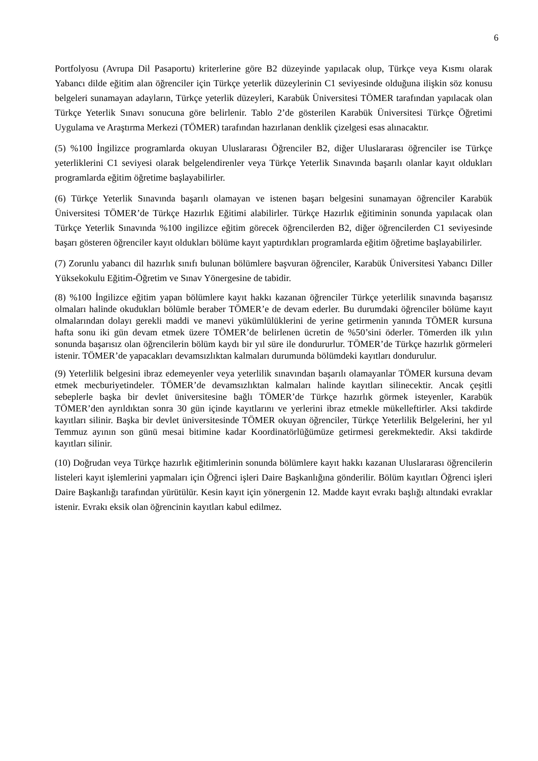6
Portfolyosu (Avrupa Dil Pasaportu) kriterlerine göre B2 düzeyinde yapılacak olup, Türkçe veya Kısmı olarak Yabancı dilde eğitim alan öğrenciler için Türkçe yeterlik düzeylerinin C1 seviyesinde olduğuna ilişkin söz konusu belgeleri sunamayan adayların, Türkçe yeterlik düzeyleri, Karabük Üniversitesi TÖMER tarafından yapılacak olan Türkçe Yeterlik Sınavı sonucuna göre belirlenir. Tablo 2’de gösterilen Karabük Üniversitesi Türkçe Öğretimi Uygulama ve Araştırma Merkezi (TÖMER) tarafından hazırlanan denklik çizelgesi esas alınacaktır.
(5) %100 İngilizce programlarda okuyan Uluslararası Öğrenciler B2, diğer Uluslararası öğrenciler ise Türkçe yeterliklerini C1 seviyesi olarak belgelendirenler veya Türkçe Yeterlik Sınavında başarılı olanlar kayıt oldukları programlarda eğitim öğretime başlayabilirler.
(6) Türkçe Yeterlik Sınavında başarılı olamayan ve istenen başarı belgesini sunamayan öğrenciler Karabük Üniversitesi TÖMER’de Türkçe Hazırlık Eğitimi alabilirler. Türkçe Hazırlık eğitiminin sonunda yapılacak olan Türkçe Yeterlik Sınavında %100 ingilizce eğitim görecek öğrencilerden B2, diğer öğrencilerden C1 seviyesinde başarı gösteren öğrenciler kayıt oldukları bölüme kayıt yaptırdıkları programlarda eğitim öğretime başlayabilirler.
(7) Zorunlu yabancı dil hazırlık sınıfı bulunan bölümlere başvuran öğrenciler, Karabük Üniversitesi Yabancı Diller Yüksekokulu Eğitim-Öğretim ve Sınav Yönergesine de tabidir.
(8) %100 İngilizce eğitim yapan bölümlere kayıt hakkı kazanan öğrenciler Türkçe yeterlilik sınavında başarısız olmaları halinde okudukları bölümle beraber TÖMER’e de devam ederler. Bu durumdaki öğrenciler bölüme kayıt olmalarından dolayı gerekli maddi ve manevi yükümlülüklerini de yerine getirmenin yanında TÖMER kursuna hafta sonu iki gün devam etmek üzere TÖMER’de belirlenen ücretin de %50’sini öderler. Tömerden ilk yılın sonunda başarısız olan öğrencilerin bölüm kaydı bir yıl süre ile dondururlur. TÖMER’de Türkçe hazırlık görmeleri istenir. TÖMER’de yapacakları devamsızlıktan kalmaları durumunda bölümdeki kayıtları dondurulur.
(9) Yeterlilik belgesini ibraz edemeyenler veya yeterlilik sınavından başarılı olamayanlar TÖMER kursuna devam etmek mecburiyetindeler. TÖMER’de devamsızlıktan kalmaları halinde kayıtları silinecektir. Ancak çeşitli sebeplerle başka bir devlet üniversitesine bağlı TÖMER’de Türkçe hazırlık görmek isteyenler, Karabük TÖMER’den ayrıldıktan sonra 30 gün içinde kayıtlarını ve yerlerini ibraz etmekle mükelleftirler. Aksi takdirde kayıtları silinir. Başka bir devlet üniversitesinde TÖMER okuyan öğrenciler, Türkçe Yeterlilik Belgelerini, her yıl Temmuz ayının son günü mesai bitimine kadar Koordinatörlüğümüze getirmesi gerekmektedir. Aksi takdirde kayıtları silinir.
(10) Doğrudan veya Türkçe hazırlık eğitimlerinin sonunda bölümlere kayıt hakkı kazanan Uluslararası öğrencilerin listeleri kayıt işlemlerini yapmaları için Öğrenci işleri Daire Başkanlığına gönderilir. Bölüm kayıtları Öğrenci işleri Daire Başkanlığı tarafından yürütülür. Kesin kayıt için yönergenin 12. Madde kayıt evrakı başlığı altındaki evraklar istenir. Evrakı eksik olan öğrencinin kayıtları kabul edilmez.